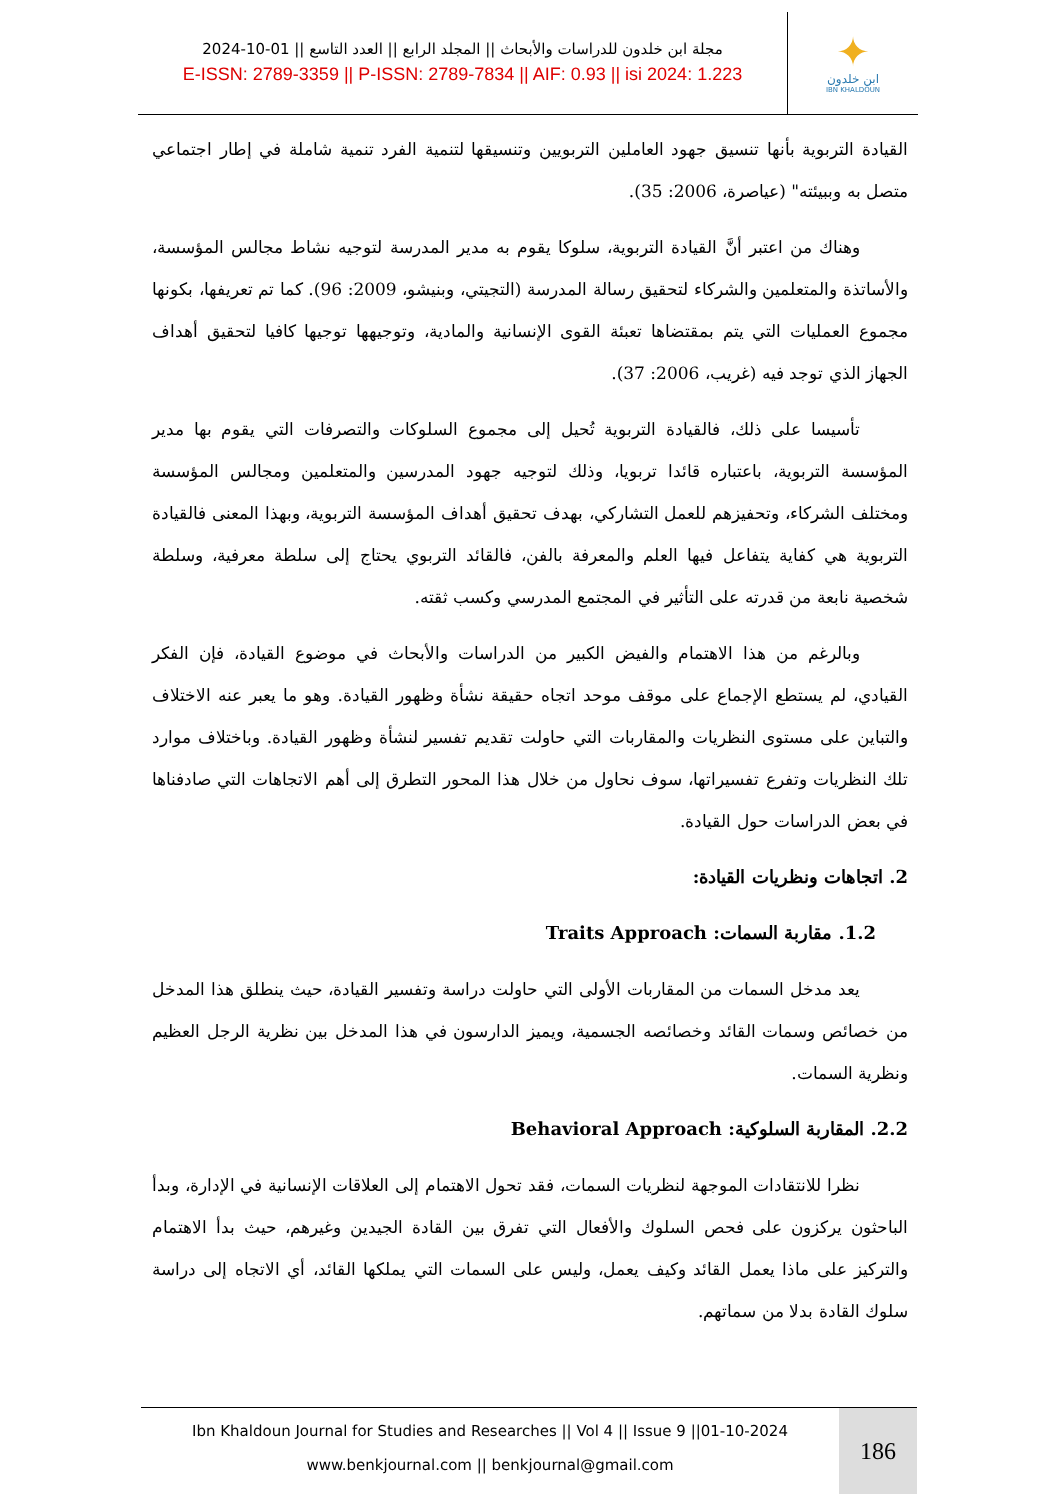✦
ابن خلدون
IBN KHALDOUN
مجلة ابن خلدون للدراسات والأبحاث || المجلد الرابع || العدد التاسع || 01-10-2024
E-ISSN: 2789-3359 || P-ISSN: 2789-7834 || AIF: 0.93 || isi 2024: 1.223
القيادة التربوية بأنها تنسيق جهود العاملين التربويين وتنسيقها لتنمية الفرد تنمية شاملة في إطار اجتماعي متصل به وببيئته" (عياصرة، 2006: 35).
وهناك من اعتبر أنَّ القيادة التربوية، سلوكا يقوم به مدير المدرسة لتوجيه نشاط مجالس المؤسسة، والأساتذة والمتعلمين والشركاء لتحقيق رسالة المدرسة (التجيتي، وبنيشو، 2009: 96). كما تم تعريفها، بكونها مجموع العمليات التي يتم بمقتضاها تعبئة القوى الإنسانية والمادية، وتوجيهها توجيها كافيا لتحقيق أهداف الجهاز الذي توجد فيه (غريب، 2006: 37).
تأسيسا على ذلك، فالقيادة التربوية تُحيل إلى مجموع السلوكات والتصرفات التي يقوم بها مدير المؤسسة التربوية، باعتباره قائدا تربويا، وذلك لتوجيه جهود المدرسين والمتعلمين ومجالس المؤسسة ومختلف الشركاء، وتحفيزهم للعمل التشاركي، بهدف تحقيق أهداف المؤسسة التربوية، وبهذا المعنى فالقيادة التربوية هي كفاية يتفاعل فيها العلم والمعرفة بالفن، فالقائد التربوي يحتاج إلى سلطة معرفية، وسلطة شخصية نابعة من قدرته على التأثير في المجتمع المدرسي وكسب ثقته.
وبالرغم من هذا الاهتمام والفيض الكبير من الدراسات والأبحاث في موضوع القيادة، فإن الفكر القيادي، لم يستطع الإجماع على موقف موحد اتجاه حقيقة نشأة وظهور القيادة. وهو ما يعبر عنه الاختلاف والتباين على مستوى النظريات والمقاربات التي حاولت تقديم تفسير لنشأة وظهور القيادة. وباختلاف موارد تلك النظريات وتفرع تفسيراتها، سوف نحاول من خلال هذا المحور التطرق إلى أهم الاتجاهات التي صادفناها في بعض الدراسات حول القيادة.
2. اتجاهات ونظريات القيادة:
1.2. مقاربة السمات: Traits Approach
يعد مدخل السمات من المقاربات الأولى التي حاولت دراسة وتفسير القيادة، حيث ينطلق هذا المدخل من خصائص وسمات القائد وخصائصه الجسمية، ويميز الدارسون في هذا المدخل بين نظرية الرجل العظيم ونظرية السمات.
2.2. المقاربة السلوكية: Behavioral Approach
نظرا للانتقادات الموجهة لنظريات السمات، فقد تحول الاهتمام إلى العلاقات الإنسانية في الإدارة، وبدأ الباحثون يركزون على فحص السلوك والأفعال التي تفرق بين القادة الجيدين وغيرهم، حيث بدأ الاهتمام والتركيز على ماذا يعمل القائد وكيف يعمل، وليس على السمات التي يملكها القائد، أي الاتجاه إلى دراسة سلوك القادة بدلا من سماتهم.
Ibn Khaldoun Journal for Studies and Researches || Vol 4 || Issue 9 ||01-10-2024
www.benkjournal.com || benkjournal@gmail.com
186